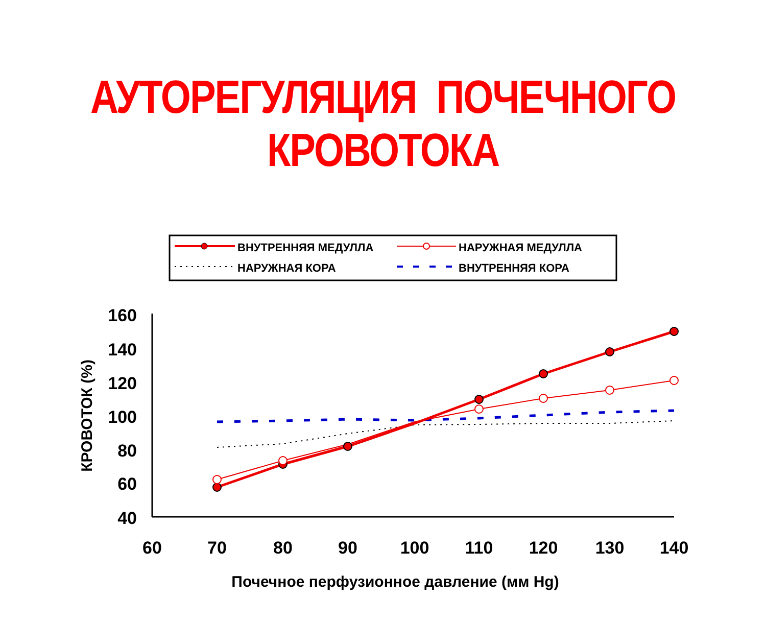АУТОРЕГУЛЯЦИЯ ПОЧЕЧНОГО КРОВОТОКА
ВНУТРЕННЯЯ МЕДУЛЛА
НАРУЖНАЯ МЕДУЛЛА
НАРУЖНАЯ КОРА
ВНУТРЕННЯЯ КОРА
160
140
120
100
80
60
40
60
70
80
90
100
110
120
130
140
Почечное перфузионное давление (мм Hg)
КРОВОТОК (%)